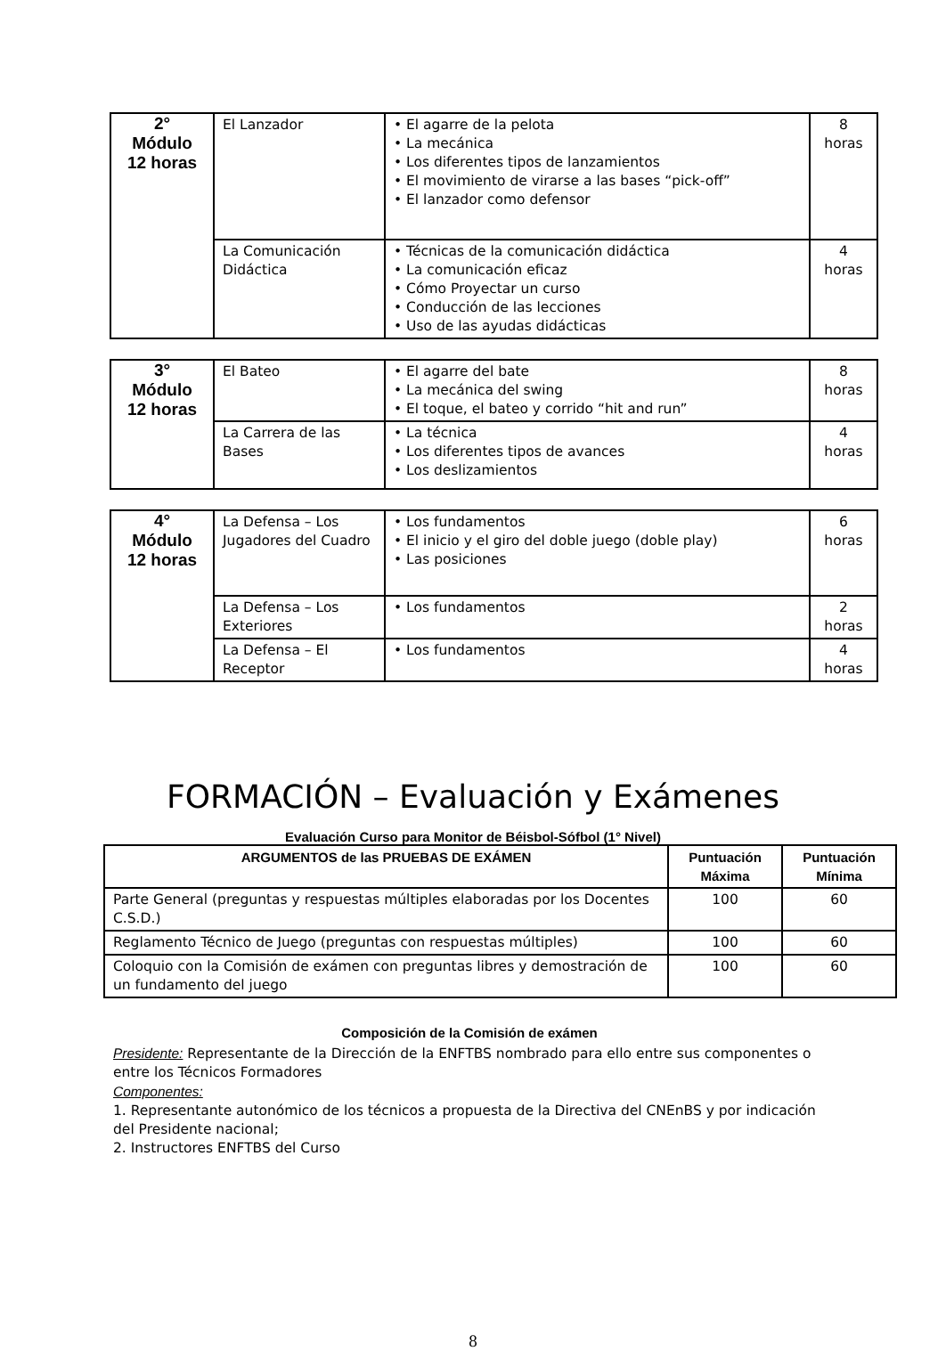| 2° Módulo 12 horas | El Lanzador | • El agarre de la pelota • La mecánica • Los diferentes tipos de lanzamientos • El movimiento de virarse a las bases “pick-off” • El lanzador como defensor | 8 horas |
| | La Comunicación Didáctica | • Técnicas de la comunicación didáctica • La comunicación eficaz • Cómo Proyectar un curso • Conducción de las lecciones • Uso de las ayudas didácticas | 4 horas |
| 3° Módulo 12 horas | El Bateo | • El agarre del bate • La mecánica del swing • El toque, el bateo y corrido “hit and run” | 8 horas |
| | La Carrera de las Bases | • La técnica • Los diferentes tipos de avances • Los deslizamientos | 4 horas |
| 4° Módulo 12 horas | La Defensa – Los Jugadores del Cuadro | • Los fundamentos • El inicio y el giro del doble juego (doble play) • Las posiciones | 6 horas |
| | La Defensa – Los Exteriores | • Los fundamentos | 2 horas |
| | La Defensa – El Receptor | • Los fundamentos | 4 horas |
FORMACIÓN – Evaluación y Exámenes
Evaluación Curso para Monitor de Béisbol-Sófbol (1° Nivel)
| ARGUMENTOS de las PRUEBAS DE EXÁMEN | Puntuación Máxima | Puntuación Mínima |
| --- | --- | --- |
| Parte General (preguntas y respuestas múltiples elaboradas por los Docentes C.S.D.) | 100 | 60 |
| Reglamento Técnico de Juego (preguntas con respuestas múltiples) | 100 | 60 |
| Coloquio con la Comisión de exámen con preguntas libres y demostración de un fundamento del juego | 100 | 60 |
Composición de la Comisión de exámen
Presidente: Representante de la Dirección de la ENFTBS nombrado para ello entre sus componentes o entre los Técnicos Formadores
Componentes:
1. Representante autonómico de los técnicos a propuesta de la Directiva del CNEnBS y por indicación del Presidente nacional;
2. Instructores ENFTBS del Curso
8